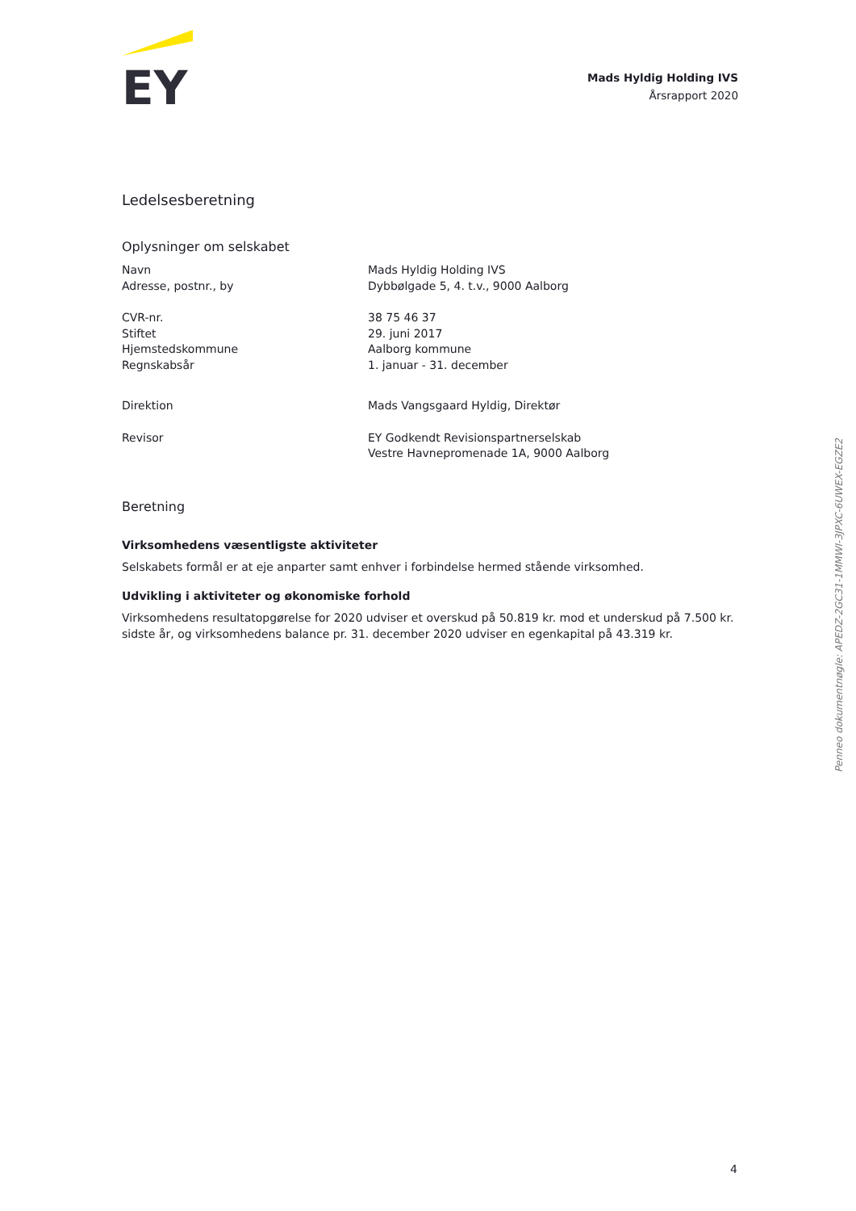EY
Mads Hyldig Holding IVS
Årsrapport 2020
Ledelsesberetning
Oplysninger om selskabet
| Navn | Mads Hyldig Holding IVS |
| Adresse, postnr., by | Dybbølgade 5, 4. t.v., 9000 Aalborg |
| CVR-nr. | 38 75 46 37 |
| Stiftet | 29. juni 2017 |
| Hjemstedskommune | Aalborg kommune |
| Regnskabsår | 1. januar - 31. december |
| Direktion | Mads Vangsgaard Hyldig, Direktør |
| Revisor | EY Godkendt Revisionspartnerselskab Vestre Havnepromenade 1A, 9000 Aalborg |
Beretning
Virksomhedens væsentligste aktiviteter
Selskabets formål er at eje anparter samt enhver i forbindelse hermed stående virksomhed.
Udvikling i aktiviteter og økonomiske forhold
Virksomhedens resultatopgørelse for 2020 udviser et overskud på 50.819 kr. mod et underskud på 7.500 kr. sidste år, og virksomhedens balance pr. 31. december 2020 udviser en egenkapital på 43.319 kr.
Penneo dokumentnøgle: APEDZ-2GC31-1MMWI-3JPXC-6UWEX-EGZE2
4